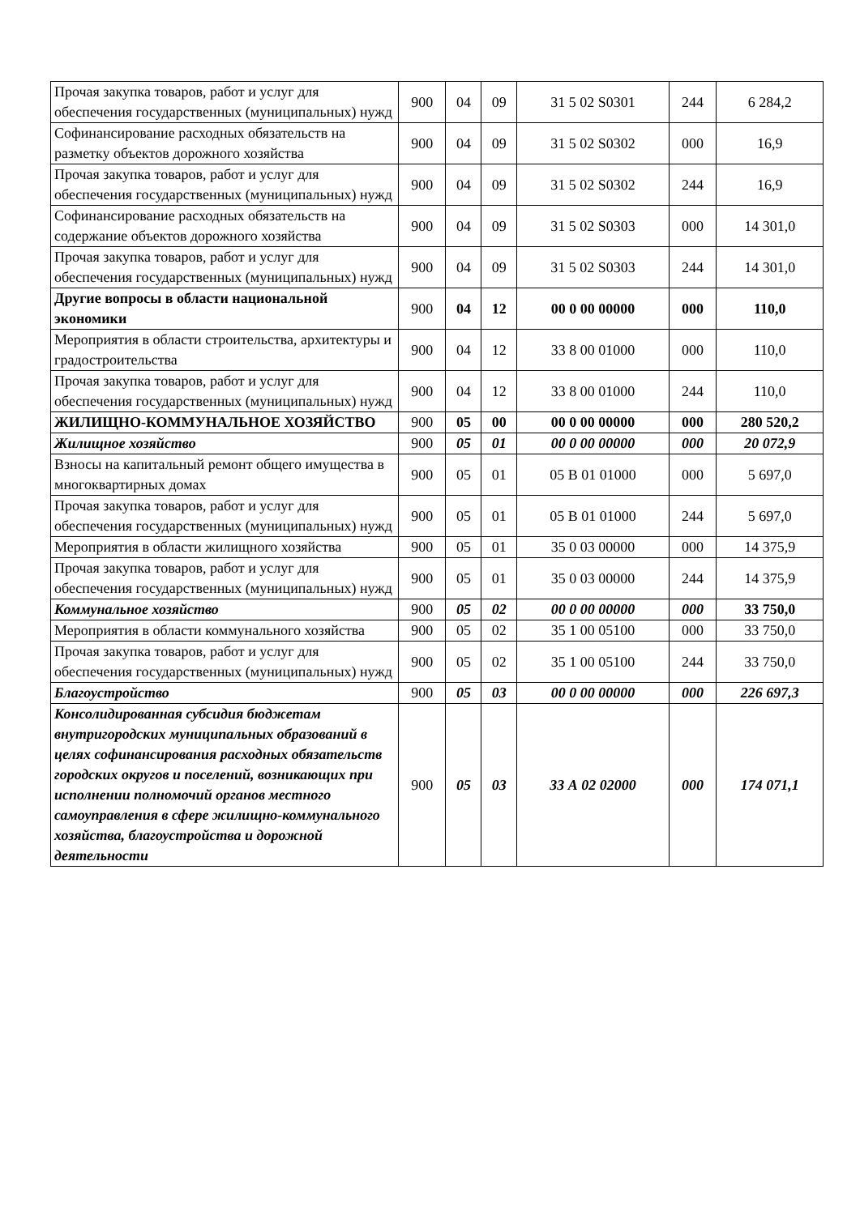| Прочая закупка товаров, работ и услуг для обеспечения государственных (муниципальных) нужд | 900 | 04 | 09 | 31 5 02 S0301 | 244 | 6 284,2 |
| Софинансирование расходных обязательств на разметку объектов дорожного хозяйства | 900 | 04 | 09 | 31 5 02 S0302 | 000 | 16,9 |
| Прочая закупка товаров, работ и услуг для обеспечения государственных (муниципальных) нужд | 900 | 04 | 09 | 31 5 02 S0302 | 244 | 16,9 |
| Софинансирование расходных обязательств на содержание объектов дорожного хозяйства | 900 | 04 | 09 | 31 5 02 S0303 | 000 | 14 301,0 |
| Прочая закупка товаров, работ и услуг для обеспечения государственных (муниципальных) нужд | 900 | 04 | 09 | 31 5 02 S0303 | 244 | 14 301,0 |
| Другие вопросы в области национальной экономики | 900 | 04 | 12 | 00 0 00 00000 | 000 | 110,0 |
| Мероприятия в области строительства, архитектуры и градостроительства | 900 | 04 | 12 | 33 8 00 01000 | 000 | 110,0 |
| Прочая закупка товаров, работ и услуг для обеспечения государственных (муниципальных) нужд | 900 | 04 | 12 | 33 8 00 01000 | 244 | 110,0 |
| ЖИЛИЩНО-КОММУНАЛЬНОЕ ХОЗЯЙСТВО | 900 | 05 | 00 | 00 0 00 00000 | 000 | 280 520,2 |
| Жилищное хозяйство | 900 | 05 | 01 | 00 0 00 00000 | 000 | 20 072,9 |
| Взносы на капитальный ремонт общего имущества в многоквартирных домах | 900 | 05 | 01 | 05 В 01 01000 | 000 | 5 697,0 |
| Прочая закупка товаров, работ и услуг для обеспечения государственных (муниципальных) нужд | 900 | 05 | 01 | 05 В 01 01000 | 244 | 5 697,0 |
| Мероприятия в области жилищного хозяйства | 900 | 05 | 01 | 35 0 03 00000 | 000 | 14 375,9 |
| Прочая закупка товаров, работ и услуг для обеспечения государственных (муниципальных) нужд | 900 | 05 | 01 | 35 0 03 00000 | 244 | 14 375,9 |
| Коммунальное хозяйство | 900 | 05 | 02 | 00 0 00 00000 | 000 | 33 750,0 |
| Мероприятия в области коммунального хозяйства | 900 | 05 | 02 | 35 1 00 05100 | 000 | 33 750,0 |
| Прочая закупка товаров, работ и услуг для обеспечения государственных (муниципальных) нужд | 900 | 05 | 02 | 35 1 00 05100 | 244 | 33 750,0 |
| Благоустройство | 900 | 05 | 03 | 00 0 00 00000 | 000 | 226 697,3 |
| Консолидированная субсидия бюджетам внутригородских муниципальных образований в целях софинансирования расходных обязательств городских округов и поселений, возникающих при исполнении полномочий органов местного самоуправления в сфере жилищно-коммунального хозяйства, благоустройства и дорожной деятельности | 900 | 05 | 03 | 33 А 02 02000 | 000 | 174 071,1 |